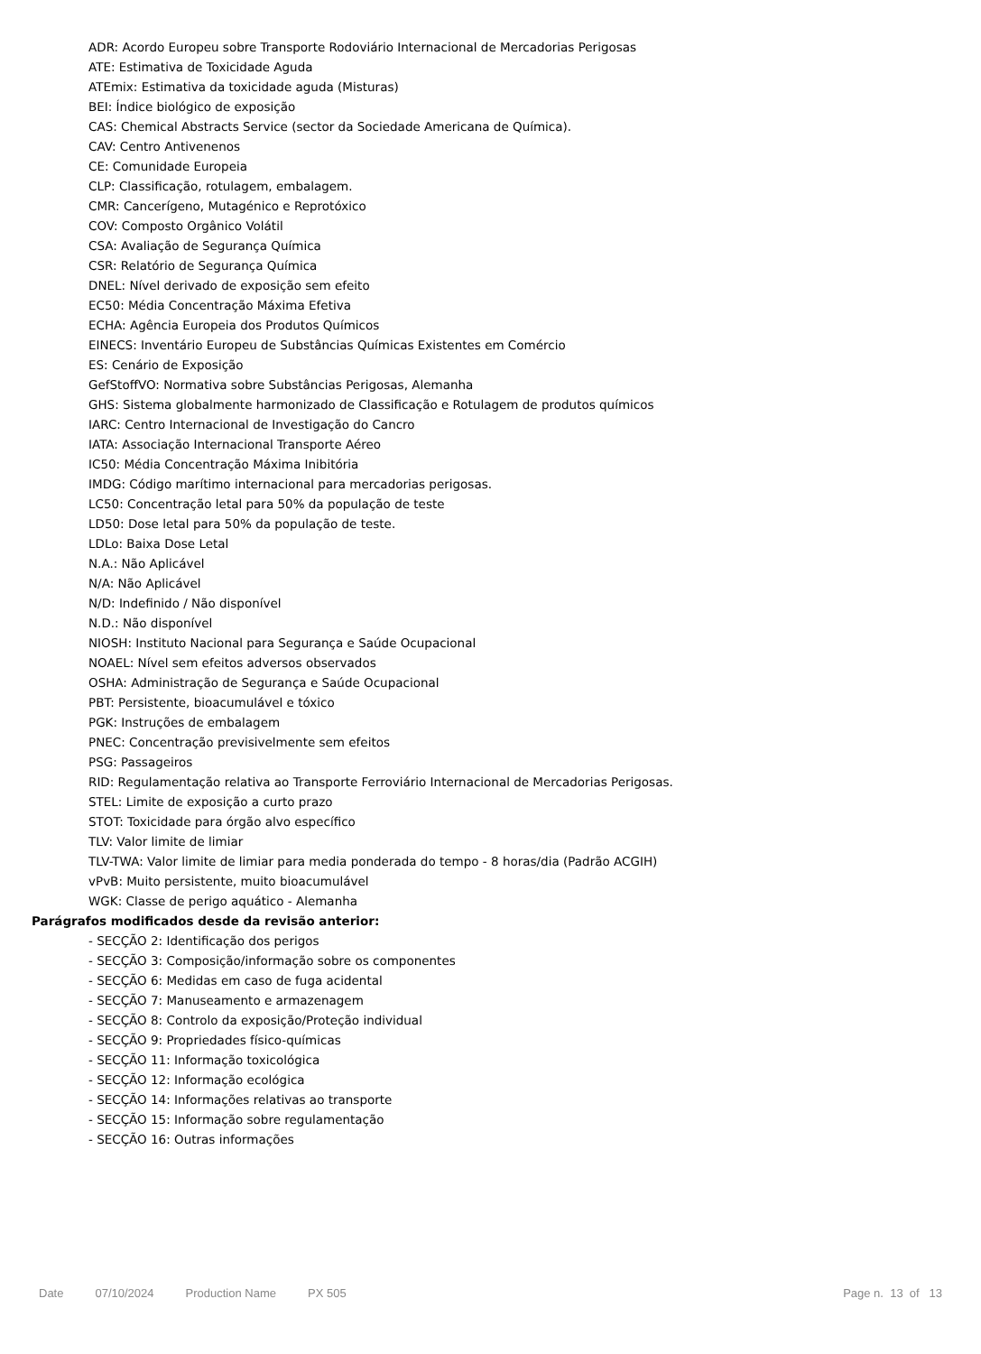ADR: Acordo Europeu sobre Transporte Rodoviário Internacional de Mercadorias Perigosas
ATE: Estimativa de Toxicidade Aguda
ATEmix: Estimativa da toxicidade aguda (Misturas)
BEI: Índice biológico de exposição
CAS: Chemical Abstracts Service (sector da Sociedade Americana de Química).
CAV: Centro Antivenenos
CE: Comunidade Europeia
CLP: Classificação, rotulagem, embalagem.
CMR: Cancerígeno, Mutagénico e Reprotóxico
COV: Composto Orgânico Volátil
CSA: Avaliação de Segurança Química
CSR: Relatório de Segurança Química
DNEL: Nível derivado de exposição sem efeito
EC50: Média Concentração Máxima Efetiva
ECHA: Agência Europeia dos Produtos Químicos
EINECS: Inventário Europeu de Substâncias Químicas Existentes em Comércio
ES: Cenário de Exposição
GefStoffVO: Normativa sobre Substâncias Perigosas, Alemanha
GHS: Sistema globalmente harmonizado de Classificação e Rotulagem de produtos químicos
IARC: Centro Internacional de Investigação do Cancro
IATA: Associação Internacional Transporte Aéreo
IC50: Média Concentração Máxima Inibitória
IMDG: Código marítimo internacional para mercadorias perigosas.
LC50: Concentração letal para 50% da população de teste
LD50: Dose letal para 50% da população de teste.
LDLo: Baixa Dose Letal
N.A.: Não Aplicável
N/A: Não Aplicável
N/D: Indefinido / Não disponível
N.D.: Não disponível
NIOSH: Instituto Nacional para Segurança e Saúde Ocupacional
NOAEL: Nível sem efeitos adversos observados
OSHA: Administração de Segurança e Saúde Ocupacional
PBT: Persistente, bioacumulável e tóxico
PGK: Instruções de embalagem
PNEC: Concentração previsivelmente sem efeitos
PSG: Passageiros
RID: Regulamentação relativa ao Transporte Ferroviário Internacional de Mercadorias Perigosas.
STEL: Limite de exposição a curto prazo
STOT: Toxicidade para órgão alvo específico
TLV: Valor limite de limiar
TLV-TWA: Valor limite de limiar para media ponderada do tempo - 8 horas/dia (Padrão ACGIH)
vPvB: Muito persistente, muito bioacumulável
WGK: Classe de perigo aquático - Alemanha
Parágrafos modificados desde da revisão anterior:
- SECÇÃO 2: Identificação dos perigos
- SECÇÃO 3: Composição/informação sobre os componentes
- SECÇÃO 6: Medidas em caso de fuga acidental
- SECÇÃO 7: Manuseamento e armazenagem
- SECÇÃO 8: Controlo da exposição/Proteção individual
- SECÇÃO 9: Propriedades físico-químicas
- SECÇÃO 11: Informação toxicológica
- SECÇÃO 12: Informação ecológica
- SECÇÃO 14: Informações relativas ao transporte
- SECÇÃO 15: Informação sobre regulamentação
- SECÇÃO 16: Outras informações
Date 07/10/2024 Production Name PX 505 Page n. 13 of 13